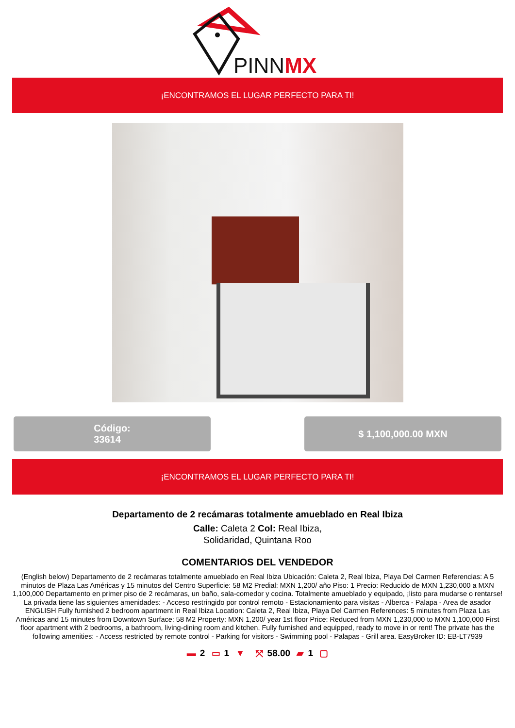PINNMX
¡ENCONTRAMOS EL LUGAR PERFECTO PARA TI!
Código:
33614
$ 1,100,000.00 MXN
¡ENCONTRAMOS EL LUGAR PERFECTO PARA TI!
Departamento de 2 recámaras totalmente amueblado en Real Ibiza
Calle: Caleta 2 Col: Real Ibiza,
Solidaridad, Quintana Roo
COMENTARIOS DEL VENDEDOR
(English below) Departamento de 2 recámaras totalmente amueblado en Real Ibiza Ubicación: Caleta 2, Real Ibiza, Playa Del Carmen Referencias: A 5 minutos de Plaza Las Américas y 15 minutos del Centro Superficie: 58 M2 Predial: MXN 1,200/ año Piso: 1 Precio: Reducido de MXN 1,230,000 a MXN 1,100,000 Departamento en primer piso de 2 recámaras, un baño, sala-comedor y cocina. Totalmente amueblado y equipado, ¡listo para mudarse o rentarse! La privada tiene las siguientes amenidades: - Acceso restringido por control remoto - Estacionamiento para visitas - Alberca - Palapa - Area de asador ENGLISH Fully furnished 2 bedroom apartment in Real Ibiza Location: Caleta 2, Real Ibiza, Playa Del Carmen References: 5 minutes from Plaza Las Américas and 15 minutes from Downtown Surface: 58 M2 Property: MXN 1,200/ year 1st floor Price: Reduced from MXN 1,230,000 to MXN 1,100,000 First floor apartment with 2 bedrooms, a bathroom, living-dining room and kitchen. Fully furnished and equipped, ready to move in or rent! The private has the following amenities: - Access restricted by remote control - Parking for visitors - Swimming pool - Palapas - Grill area. EasyBroker ID: EB-LT7939
▬ 2 ▭ 1 ▼ ⤧ 58.00 ▰ 1 ▢